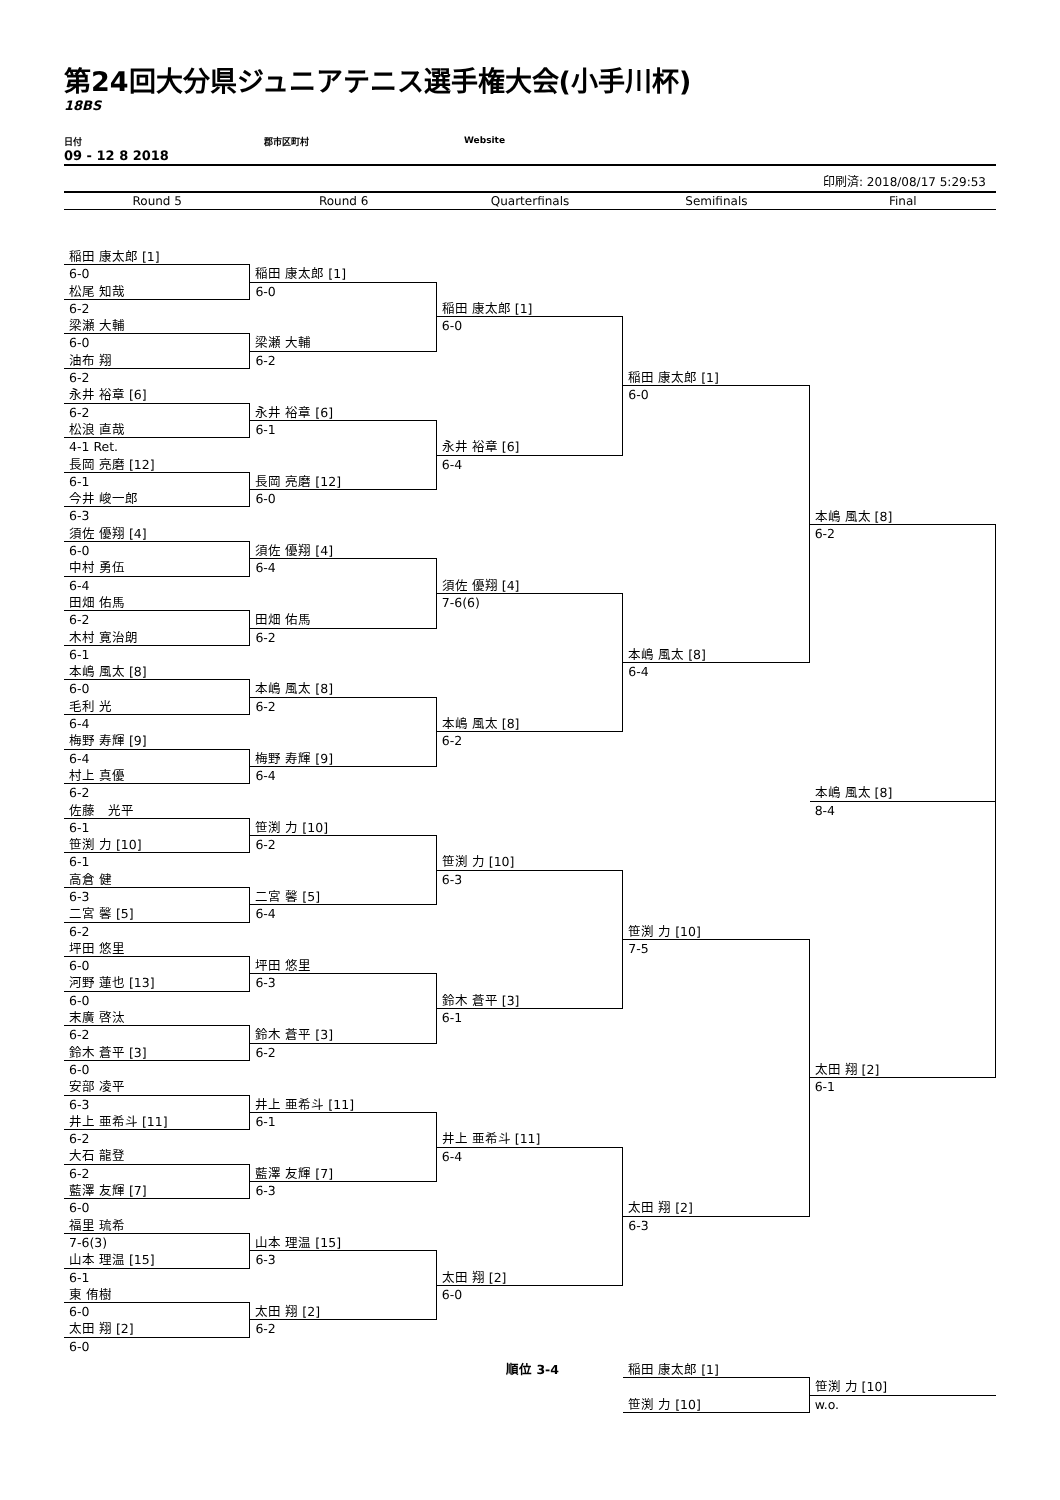第24回大分県ジュニアテニス選手権大会(小手川杯)
18BS
日付 郡市区町村 Website
09 - 12 8 2018
印刷済: 2018/08/17 5:29:53
Round 5 Round 6 Quarterfinals Semifinals Final
稲田 康太郎 [1]
6-0
松尾 知哉
6-2
梁瀬 大輔
6-0
油布 翔
6-2
永井 裕章 [6]
6-2
松浪 直哉
4-1 Ret.
長岡 亮磨 [12]
6-1
今井 峻一郎
6-3
須佐 優翔 [4]
6-0
中村 勇伍
6-4
田畑 佑馬
6-2
木村 寛治朗
6-1
本嶋 風太 [8]
6-0
毛利 光
6-4
梅野 寿輝 [9]
6-4
村上 真優
6-2
佐藤　光平
6-1
笹渕 力 [10]
6-1
高倉 健
6-3
二宮 馨 [5]
6-2
坪田 悠里
6-0
河野 蓮也 [13]
6-0
末廣 啓汰
6-2
鈴木 蒼平 [3]
6-0
安部 凌平
6-3
井上 亜希斗 [11]
6-2
大石 龍登
6-2
藍澤 友輝 [7]
6-0
福里 琉希
7-6(3)
山本 理温 [15]
6-1
東 侑樹
6-0
太田 翔 [2]
6-0
稲田 康太郎 [1]
6-0
梁瀬 大輔
6-2
永井 裕章 [6]
6-1
長岡 亮磨 [12]
6-0
須佐 優翔 [4]
6-4
田畑 佑馬
6-2
本嶋 風太 [8]
6-2
梅野 寿輝 [9]
6-4
笹渕 力 [10]
6-2
二宮 馨 [5]
6-4
坪田 悠里
6-3
鈴木 蒼平 [3]
6-2
井上 亜希斗 [11]
6-1
藍澤 友輝 [7]
6-3
山本 理温 [15]
6-3
太田 翔 [2]
6-2
稲田 康太郎 [1]
6-0
永井 裕章 [6]
6-4
須佐 優翔 [4]
7-6(6)
本嶋 風太 [8]
6-2
笹渕 力 [10]
6-3
鈴木 蒼平 [3]
6-1
井上 亜希斗 [11]
6-4
太田 翔 [2]
6-0
稲田 康太郎 [1]
6-0
本嶋 風太 [8]
6-4
笹渕 力 [10]
7-5
太田 翔 [2]
6-3
本嶋 風太 [8]
6-2
本嶋 風太 [8]
8-4
太田 翔 [2]
6-1
順位 3-4 稲田 康太郎 [1]
笹渕 力 [10]
笹渕 力 [10]
w.o.